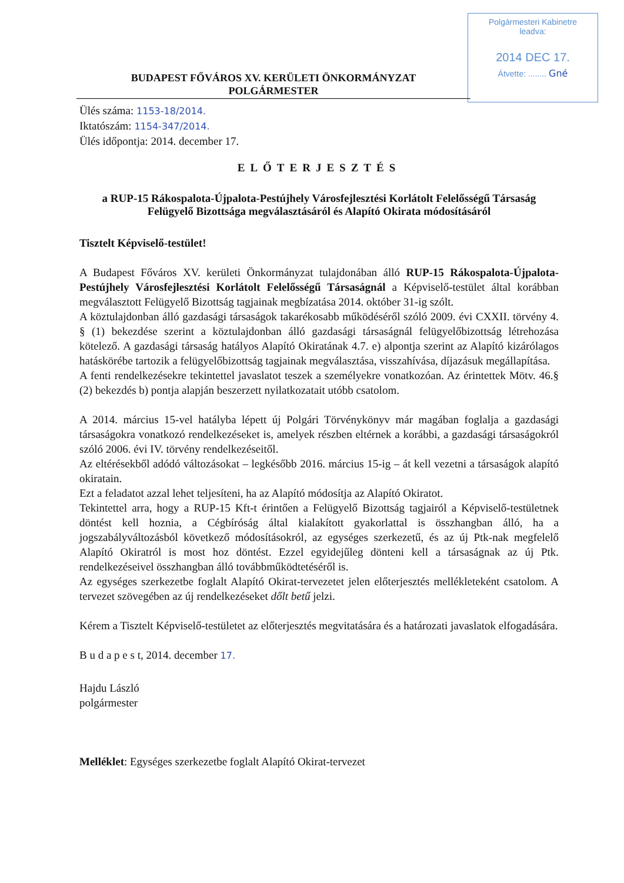Polgármesteri Kabinetre
leadva:
2014 DEC 17.
Átvette: ........ Gné
BUDAPEST FŐVÁROS XV. KERÜLETI ÖNKORMÁNYZAT
POLGÁRMESTER
Ülés száma: 1153-18/2014.
Iktatószám: 1154-347/2014.
Ülés időpontja: 2014. december 17.
ELŐTERJESZTÉS
a RUP-15 Rákospalota-Újpalota-Pestújhely Városfejlesztési Korlátolt Felelősségű Társaság Felügyelő Bizottsága megválasztásáról és Alapító Okirata módosításáról
Tisztelt Képviselő-testület!
A Budapest Főváros XV. kerületi Önkormányzat tulajdonában álló RUP-15 Rákospalota-Újpalota-Pestújhely Városfejlesztési Korlátolt Felelősségű Társaságnál a Képviselő-testület által korábban megválasztott Felügyelő Bizottság tagjainak megbízatása 2014. október 31-ig szólt.
A köztulajdonban álló gazdasági társaságok takarékosabb működéséről szóló 2009. évi CXXII. törvény 4. § (1) bekezdése szerint a köztulajdonban álló gazdasági társaságnál felügyelőbizottság létrehozása kötelező. A gazdasági társaság hatályos Alapító Okiratának 4.7. e) alpontja szerint az Alapító kizárólagos hatáskörébe tartozik a felügyelőbizottság tagjainak megválasztása, visszahívása, díjazásuk megállapítása.
A fenti rendelkezésekre tekintettel javaslatot teszek a személyekre vonatkozóan. Az érintettek Mötv. 46.§ (2) bekezdés b) pontja alapján beszerzett nyilatkozatait utóbb csatolom.
A 2014. március 15-vel hatályba lépett új Polgári Törvénykönyv már magában foglalja a gazdasági társaságokra vonatkozó rendelkezéseket is, amelyek részben eltérnek a korábbi, a gazdasági társaságokról szóló 2006. évi IV. törvény rendelkezéseitől.
Az eltérésekből adódó változásokat – legkésőbb 2016. március 15-ig – át kell vezetni a társaságok alapító okiratain.
Ezt a feladatot azzal lehet teljesíteni, ha az Alapító módosítja az Alapító Okiratot.
Tekintettel arra, hogy a RUP-15 Kft-t érintően a Felügyelő Bizottság tagjairól a Képviselő-testületnek döntést kell hoznia, a Cégbíróság által kialakított gyakorlattal is összhangban álló, ha a jogszabályváltozásból következő módosításokról, az egységes szerkezetű, és az új Ptk-nak megfelelő Alapító Okiratról is most hoz döntést. Ezzel egyidejűleg dönteni kell a társaságnak az új Ptk. rendelkezéseivel összhangban álló továbbműködtetéséről is.
Az egységes szerkezetbe foglalt Alapító Okirat-tervezetet jelen előterjesztés mellékleteként csatolom. A tervezet szövegében az új rendelkezéseket dőlt betű jelzi.
Kérem a Tisztelt Képviselő-testületet az előterjesztés megvitatására és a határozati javaslatok elfogadására.
B u d a p e s t, 2014. december 17.
Hajdu László
polgármester
Melléklet: Egységes szerkezetbe foglalt Alapító Okirat-tervezet